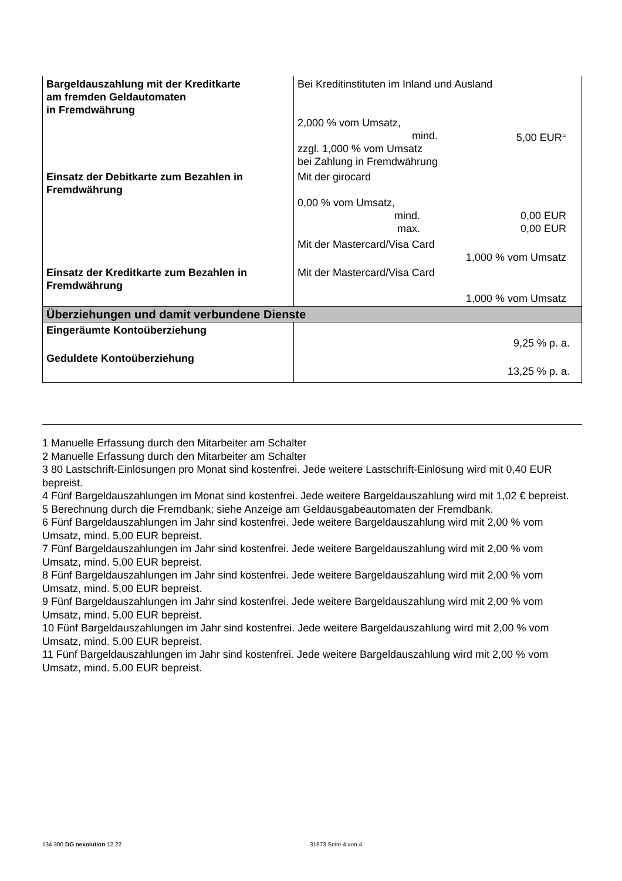| Bargeldauszahlung mit der Kreditkarte am fremden Geldautomaten in Fremdwährung | Bei Kreditinstituten im Inland und Ausland 2,000 % vom Umsatz, mind. 5,00 EUR<sup>11</sup> zzgl. 1,000 % vom Umsatz bei Zahlung in Fremdwährung |
| Einsatz der Debitkarte zum Bezahlen in Fremdwährung | Mit der girocard 0,00 % vom Umsatz, mind. 0,00 EUR max. 0,00 EUR Mit der Mastercard/Visa Card 1,000 % vom Umsatz |
| Einsatz der Kreditkarte zum Bezahlen in Fremdwährung | Mit der Mastercard/Visa Card 1,000 % vom Umsatz |
| Überziehungen und damit verbundene Dienste | |
| Eingeräumte Kontoüberziehung | 9,25 % p. a. |
| Geduldete Kontoüberziehung | 13,25 % p. a. |
1 Manuelle Erfassung durch den Mitarbeiter am Schalter
2 Manuelle Erfassung durch den Mitarbeiter am Schalter
3 80 Lastschrift-Einlösungen pro Monat sind kostenfrei. Jede weitere Lastschrift-Einlösung wird mit 0,40 EUR bepreist.
4 Fünf Bargeldauszahlungen im Monat sind kostenfrei. Jede weitere Bargeldauszahlung wird mit 1,02 € bepreist.
5 Berechnung durch die Fremdbank; siehe Anzeige am Geldausgabeautomaten der Fremdbank.
6 Fünf Bargeldauszahlungen im Jahr sind kostenfrei. Jede weitere Bargeldauszahlung wird mit 2,00 % vom Umsatz, mind. 5,00 EUR bepreist.
7 Fünf Bargeldauszahlungen im Jahr sind kostenfrei. Jede weitere Bargeldauszahlung wird mit 2,00 % vom Umsatz, mind. 5,00 EUR bepreist.
8 Fünf Bargeldauszahlungen im Jahr sind kostenfrei. Jede weitere Bargeldauszahlung wird mit 2,00 % vom Umsatz, mind. 5,00 EUR bepreist.
9 Fünf Bargeldauszahlungen im Jahr sind kostenfrei. Jede weitere Bargeldauszahlung wird mit 2,00 % vom Umsatz, mind. 5,00 EUR bepreist.
10 Fünf Bargeldauszahlungen im Jahr sind kostenfrei. Jede weitere Bargeldauszahlung wird mit 2,00 % vom Umsatz, mind. 5,00 EUR bepreist.
11 Fünf Bargeldauszahlungen im Jahr sind kostenfrei. Jede weitere Bargeldauszahlung wird mit 2,00 % vom Umsatz, mind. 5,00 EUR bepreist.
134 300 DG nexolution 12.22 31873 Seite 4 von 4